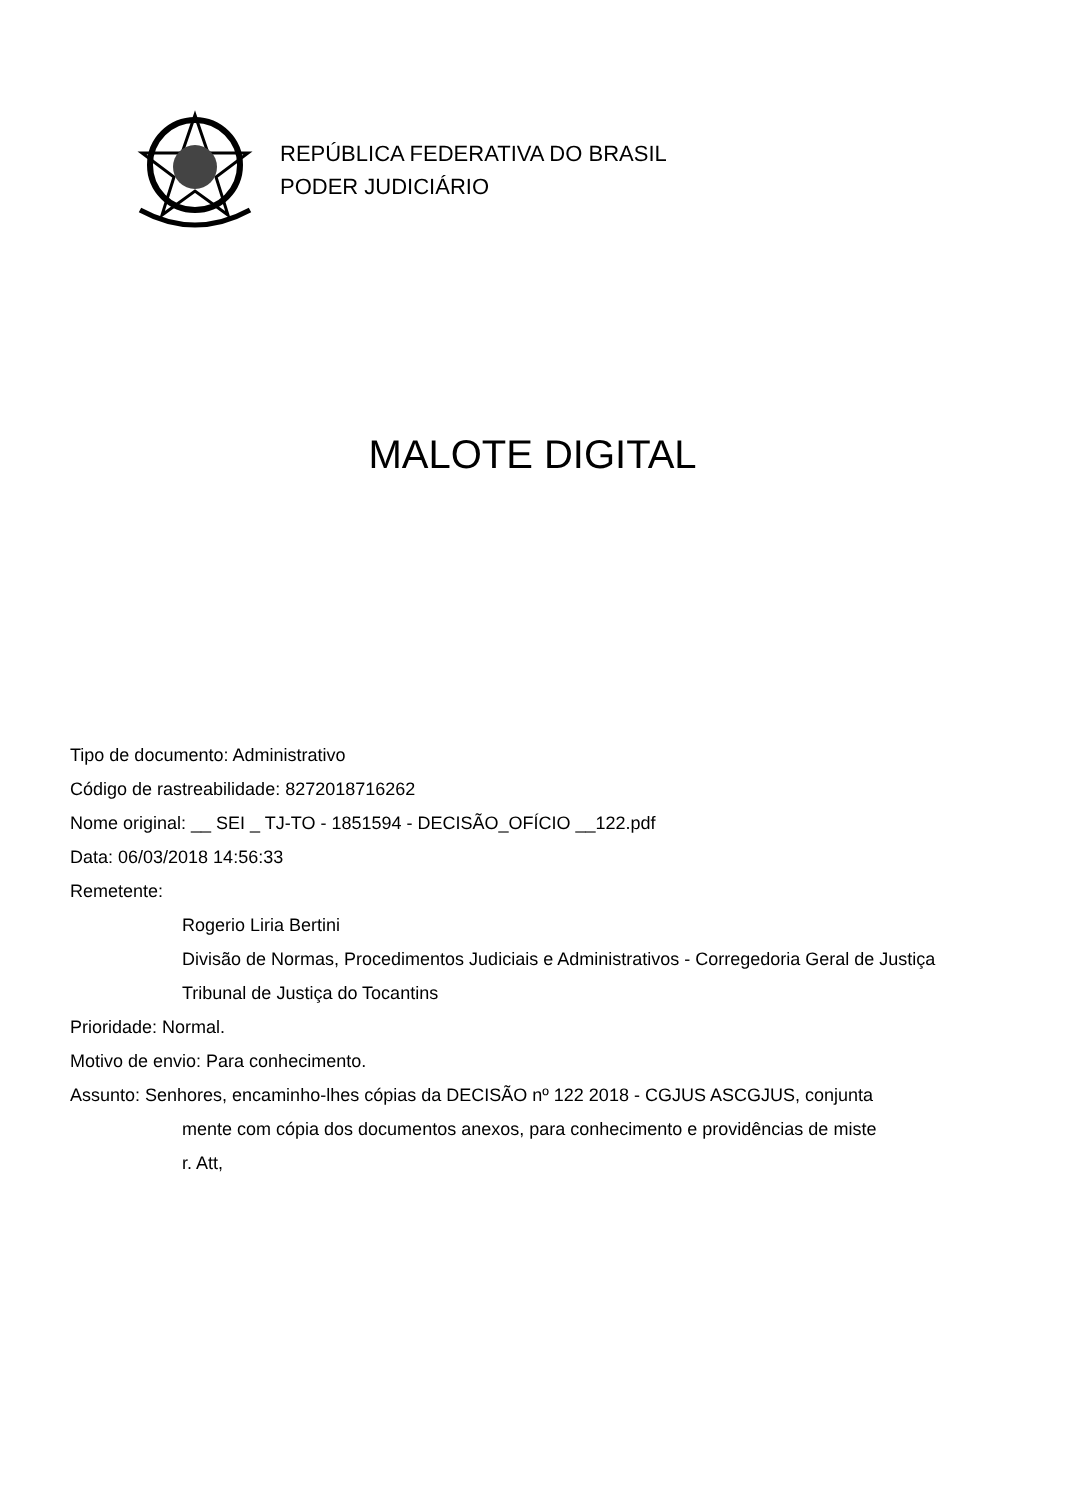REPÚBLICA FEDERATIVA DO BRASIL
PODER JUDICIÁRIO
MALOTE DIGITAL
Tipo de documento: Administrativo
Código de rastreabilidade: 8272018716262
Nome original: __ SEI _ TJ-TO - 1851594 - DECISÃO_OFÍCIO __122.pdf
Data: 06/03/2018 14:56:33
Remetente:
Rogerio Liria Bertini
Divisão de Normas, Procedimentos Judiciais e Administrativos - Corregedoria Geral de Justiça
Tribunal de Justiça do Tocantins
Prioridade: Normal.
Motivo de envio: Para conhecimento.
Assunto: Senhores, encaminho-lhes cópias da DECISÃO nº 122 2018 - CGJUS ASCGJUS, conjunta
mente com cópia dos documentos anexos, para conhecimento e providências de miste
r. Att,